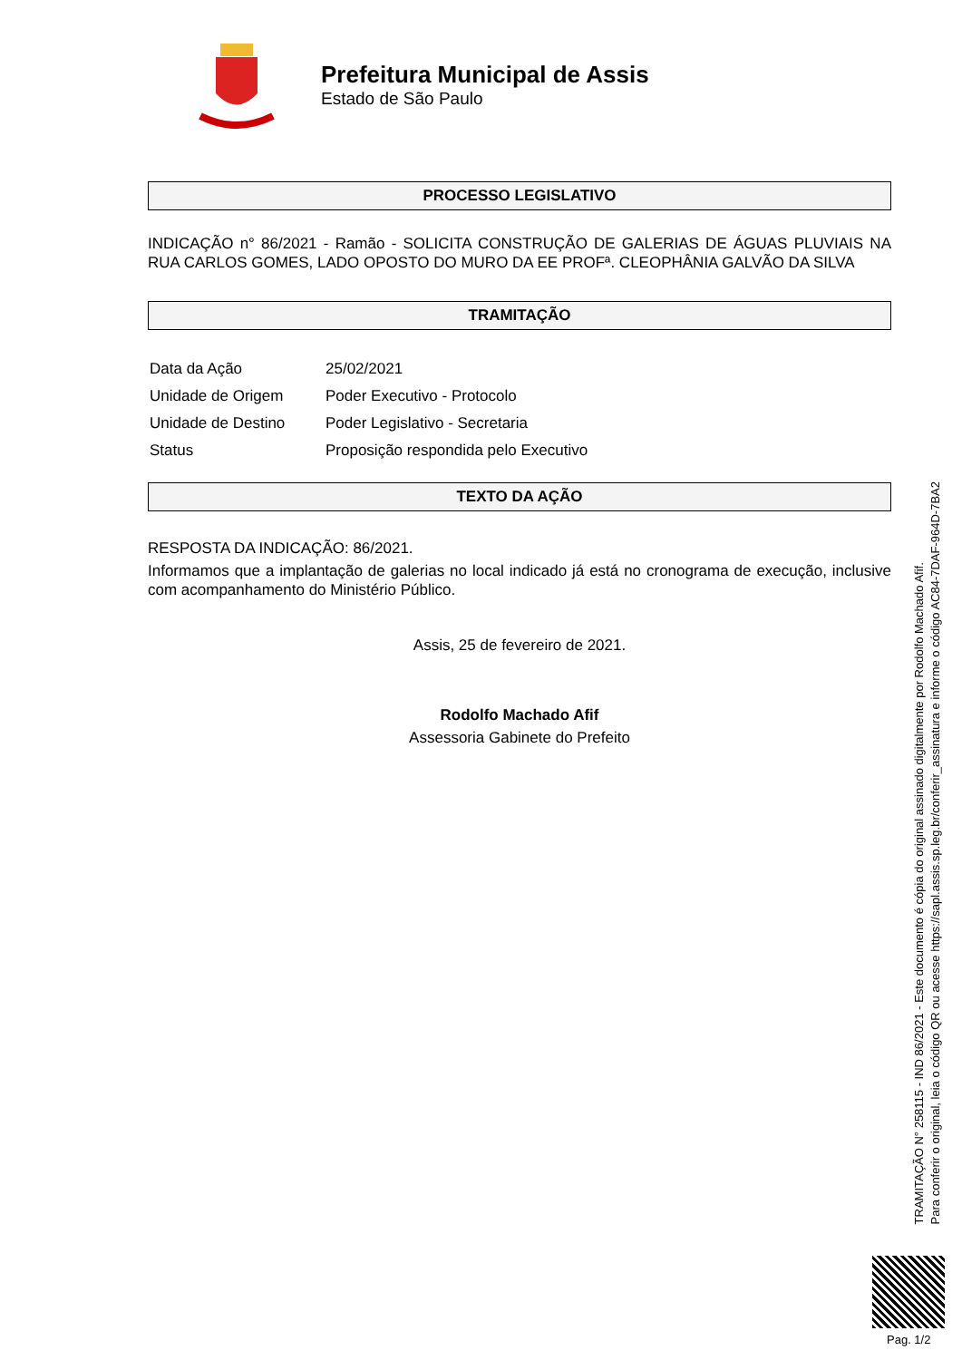Prefeitura Municipal de Assis
Estado de São Paulo
PROCESSO LEGISLATIVO
INDICAÇÃO n° 86/2021 - Ramão - SOLICITA CONSTRUÇÃO DE GALERIAS DE ÁGUAS PLUVIAIS NA RUA CARLOS GOMES, LADO OPOSTO DO MURO DA EE PROFª. CLEOPHÂNIA GALVÃO DA SILVA
TRAMITAÇÃO
| Data da Ação | 25/02/2021 |
| Unidade de Origem | Poder Executivo - Protocolo |
| Unidade de Destino | Poder Legislativo - Secretaria |
| Status | Proposição respondida pelo Executivo |
TEXTO DA AÇÃO
RESPOSTA DA INDICAÇÃO: 86/2021.
Informamos que a implantação de galerias no local indicado já está no cronograma de execução, inclusive com acompanhamento do Ministério Público.
Assis, 25 de fevereiro de 2021.
Rodolfo Machado Afif
Assessoria Gabinete do Prefeito
TRAMITAÇÃO N° 258115 - IND 86/2021 - Este documento é cópia do original assinado digitalmente por Rodolfo Machado Afif.
Para conferir o original, leia o código QR ou acesse https://sapl.assis.sp.leg.br/conferir_assinatura e informe o código AC84-7DAF-964D-7BA2
Pag. 1/2